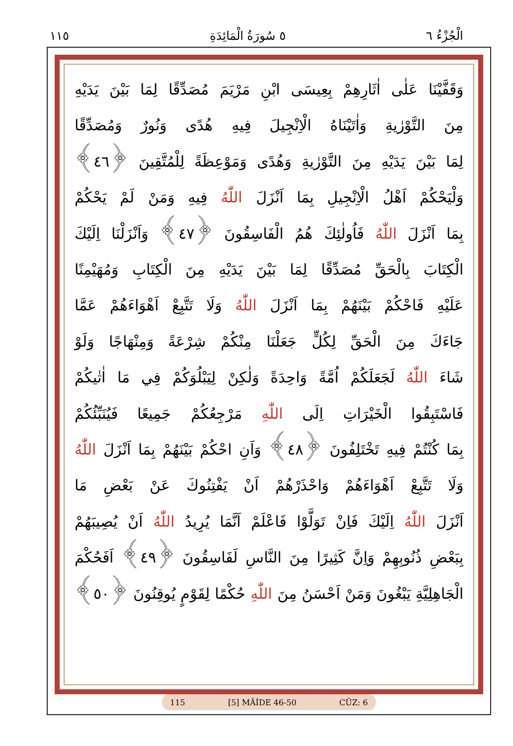الْجُزْءُ ٦ ٥ سُورَةُ الْمَائِدَةِ ١١٥
وَقَفَّيْنَا عَلٰى اٰثَارِهِمْ بِعِيسَى ابْنِ مَرْيَمَ مُصَدِّقًا لِمَا بَيْنَ يَدَيْهِ
مِنَ التَّوْرٰيةِ وَاٰتَيْنَاهُ الْاِنْجِيلَ فِيهِ هُدًى وَنُورٌ وَمُصَدِّقًا
لِمَا بَيْنَ يَدَيْهِ مِنَ التَّوْرٰيةِ وَهُدًى وَمَوْعِظَةً لِلْمُتَّقِينَ ﴿٤٦﴾
وَلْيَحْكُمْ اَهْلُ الْاِنْجِيلِ بِمَا اَنْزَلَ اللّٰهُ فِيهِ وَمَنْ لَمْ يَحْكُمْ
بِمَا اَنْزَلَ اللّٰهُ فَاُولٰئِكَ هُمُ الْفَاسِقُونَ ﴿٤٧﴾ وَاَنْزَلْنَا اِلَيْكَ
الْكِتَابَ بِالْحَقِّ مُصَدِّقًا لِمَا بَيْنَ يَدَيْهِ مِنَ الْكِتَابِ وَمُهَيْمِنًا
عَلَيْهِ فَاحْكُمْ بَيْنَهُمْ بِمَا اَنْزَلَ اللّٰهُ وَلَا تَتَّبِعْ اَهْوَاءَهُمْ عَمَّا
جَاءَكَ مِنَ الْحَقِّ لِكُلٍّ جَعَلْنَا مِنْكُمْ شِرْعَةً وَمِنْهَاجًا وَلَوْ
شَاءَ اللّٰهُ لَجَعَلَكُمْ اُمَّةً وَاحِدَةً وَلٰكِنْ لِيَبْلُوَكُمْ فِي مَا اٰتٰيكُمْ
فَاسْتَبِقُوا الْخَيْرَاتِ اِلَى اللّٰهِ مَرْجِعُكُمْ جَمِيعًا فَيُنَبِّئُكُمْ
بِمَا كُنْتُمْ فِيهِ تَخْتَلِفُونَ ﴿٤٨﴾ وَاَنِ احْكُمْ بَيْنَهُمْ بِمَا اَنْزَلَ اللّٰهُ
وَلَا تَتَّبِعْ اَهْوَاءَهُمْ وَاحْذَرْهُمْ اَنْ يَفْتِنُوكَ عَنْ بَعْضِ مَا
اَنْزَلَ اللّٰهُ اِلَيْكَ فَاِنْ تَوَلَّوْا فَاعْلَمْ اَنَّمَا يُرِيدُ اللّٰهُ اَنْ يُصِيبَهُمْ
بِبَعْضِ ذُنُوبِهِمْ وَاِنَّ كَثِيرًا مِنَ النَّاسِ لَفَاسِقُونَ ﴿٤٩﴾ اَفَحُكْمَ
الْجَاهِلِيَّةِ يَبْغُونَ وَمَنْ اَحْسَنُ مِنَ اللّٰهِ حُكْمًا لِقَوْمٍ يُوقِنُونَ ﴿٥٠﴾
115 [5] MÂİDE 46-50 CÜZ: 6